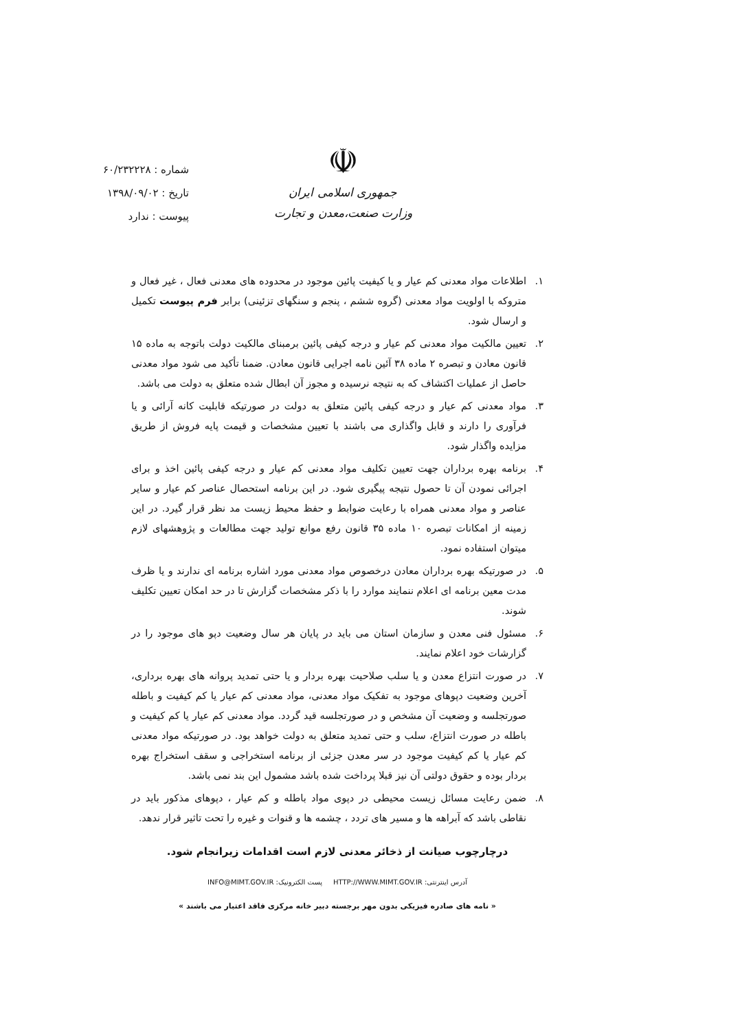☫
جمهوری اسلامی ایران
وزارت صنعت،معدن و تجارت
شماره : ۶۰/۲۳۲۲۲۸
تاریخ : ۱۳۹۸/۰۹/۰۲
پیوست : ندارد
۱. اطلاعات مواد معدنی کم عیار و یا کیفیت پائین موجود در محدوده های معدنی فعال ، غیر فعال و متروکه با اولویت مواد معدنی (گروه ششم ، پنجم و سنگهای تزئینی) برابر فرم پیوست تکمیل و ارسال شود.
۲. تعیین مالکیت مواد معدنی کم عیار و درجه کیفی پائین برمبنای مالکیت دولت باتوجه به ماده ۱۵ قانون معادن و تبصره ۲ ماده ۳۸ آئین نامه اجرایی قانون معادن. ضمنا تأکید می شود مواد معدنی حاصل از عملیات اکتشاف که به نتیجه نرسیده و مجوز آن ابطال شده متعلق به دولت می باشد.
۳. مواد معدنی کم عیار و درجه کیفی پائین متعلق به دولت در صورتیکه قابلیت کانه آرائی و یا فرآوری را دارند و قابل واگذاری می باشند با تعیین مشخصات و قیمت پایه فروش از طریق مزایده واگذار شود.
۴. برنامه بهره برداران جهت تعیین تکلیف مواد معدنی کم عیار و درجه کیفی پائین اخذ و برای اجرائی نمودن آن تا حصول نتیجه پیگیری شود. در این برنامه استحصال عناصر کم عیار و سایر عناصر و مواد معدنی همراه با رعایت ضوابط و حفظ محیط زیست مد نظر قرار گیرد. در این زمینه از امکانات تبصره ۱۰ ماده ۳۵ قانون رفع موانع تولید جهت مطالعات و پژوهشهای لازم میتوان استفاده نمود.
۵. در صورتیکه بهره برداران معادن درخصوص مواد معدنی مورد اشاره برنامه ای ندارند و یا ظرف مدت معین برنامه ای اعلام ننمایند موارد را با ذکر مشخصات گزارش تا در حد امکان تعیین تکلیف شوند.
۶. مسئول فنی معدن و سازمان استان می باید در پایان هر سال وضعیت دپو های موجود را در گزارشات خود اعلام نمایند.
۷. در صورت انتزاع معدن و یا سلب صلاحیت بهره بردار و یا حتی تمدید پروانه های بهره برداری، آخرین وضعیت دپوهای موجود به تفکیک مواد معدنی، مواد معدنی کم عیار یا کم کیفیت و باطله صورتجلسه و وضعیت آن مشخص و در صورتجلسه قید گردد. مواد معدنی کم عیار یا کم کیفیت و باطله در صورت انتزاع، سلب و حتی تمدید متعلق به دولت خواهد بود. در صورتیکه مواد معدنی کم عیار یا کم کیفیت موجود در سر معدن جزئی از برنامه استخراجی و سقف استخراج بهره بردار بوده و حقوق دولتی آن نیز قبلا پرداخت شده باشد مشمول این بند نمی باشد.
۸. ضمن رعایت مسائل زیست محیطی در دپوی مواد باطله و کم عیار ، دپوهای مذکور باید در نقاطی باشد که آبراهه ها و مسیر های تردد ، چشمه ها و قنوات و غیره را تحت تاثیر قرار ندهد.
درچارچوب صیانت از ذخائر معدنی لازم است اقدامات زیرانجام شود.
INFO@MIMT.GOV.IR :پست الکترونیک HTTP://WWW.MIMT.GOV.IR :آدرس اینترنتی
« نامه های صادره فیزیکی بدون مهر برجسته دبیر خانه مرکزی فاقد اعتبار می باشند »